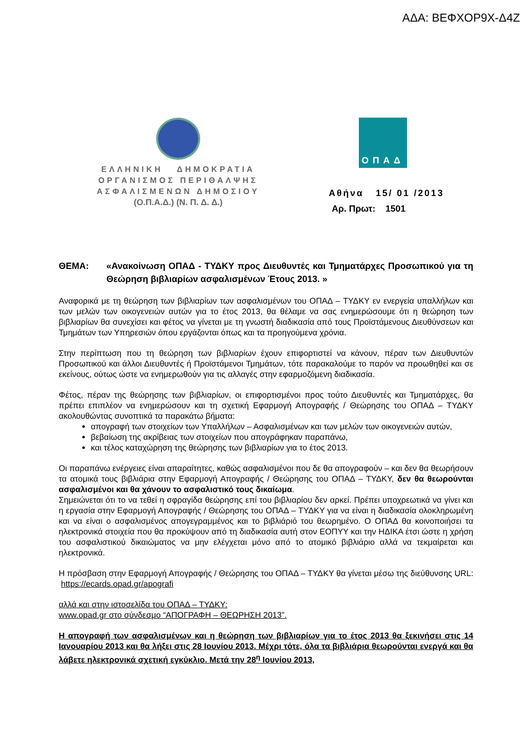ΑΔΑ: ΒΕΦΧΟΡ9Χ-Δ4Ζ
ΕΛΛΗΝΙΚΗ ΔΗΜΟΚΡΑΤΙΑ
ΟΡΓΑΝΙΣΜΟΣ ΠΕΡΙΘΑΛΨΗΣ
ΑΣΦΑΛΙΣΜΕΝΩΝ ΔΗΜΟΣΙΟΥ
(Ο.Π.Α.Δ.) (Ν. Π. Δ. Δ.)
ΟΠΑΔ
Αθήνα 15/ 01 /2013
Αρ. Πρωτ: 1501
ΘΕΜΑ: «Ανακοίνωση ΟΠΑΔ - ΤΥΔΚΥ προς Διευθυντές και Τμηματάρχες Προσωπικού για τη Θεώρηση βιβλιαρίων ασφαλισμένων Έτους 2013. »
Αναφορικά με τη θεώρηση των βιβλιαρίων των ασφαλισμένων του ΟΠΑΔ – ΤΥΔΚΥ εν ενεργεία υπαλλήλων και των μελών των οικογενειών αυτών για το έτος 2013, θα θέλαμε να σας ενημερώσουμε ότι η θεώρηση των βιβλιαρίων θα συνεχίσει και φέτος να γίνεται με τη γνωστή διαδικασία από τους Προϊστάμενους Διευθύνσεων και Τμημάτων των Υπηρεσιών όπου εργάζονται όπως και τα προηγούμενα χρόνια.
Στην περίπτωση που τη θεώρηση των βιβλιαρίων έχουν επιφορτιστεί να κάνουν, πέραν των Διευθυντών Προσωπικού και άλλοι Διευθυντές ή Προϊστάμενοι Τμημάτων, τότε παρακαλούμε το παρόν να προωθηθεί και σε εκείνους, ούτως ώστε να ενημερωθούν για τις αλλαγές στην εφαρμοζόμενη διαδικασία.
Φέτος, πέραν της θεώρησης των βιβλιαρίων, οι επιφορτισμένοι προς τούτο Διευθυντές και Τμηματάρχες, θα πρέπει επιπλέον να ενημερώσουν και τη σχετική Εφαρμογή Απογραφής / Θεώρησης του ΟΠΑΔ – ΤΥΔΚΥ ακολουθώντας συνοπτικά τα παρακάτω βήματα:
απογραφή των στοιχείων των Υπαλλήλων – Ασφαλισμένων και των μελών των οικογενειών αυτών,
βεβαίωση της ακρίβειας των στοιχείων που απογράφηκαν παραπάνω,
και τέλος καταχώρηση της θεώρησης των βιβλιαρίων για το έτος 2013.
Οι παραπάνω ενέργειες είναι απαραίτητες, καθώς ασφαλισμένοι που δε θα απογραφούν – και δεν θα θεωρήσουν τα ατομικά τους βιβλιάρια στην Εφαρμογή Απογραφής / Θεώρησης του ΟΠΑΔ – ΤΥΔΚΥ, δεν θα θεωρούνται ασφαλισμένοι και θα χάνουν το ασφαλιστικό τους δικαίωμα.
Σημειώνεται ότι το να τεθεί η σφραγίδα θεώρησης επί του βιβλιαρίου δεν αρκεί. Πρέπει υποχρεωτικά να γίνει και η εργασία στην Εφαρμογή Απογραφής / Θεώρησης του ΟΠΑΔ – ΤΥΔΚΥ για να είναι η διαδικασία ολοκληρωμένη και να είναι ο ασφαλισμένος απογεγραμμένος και το βιβλιάριό του θεωρημένο. Ο ΟΠΑΔ θα κοινοποιήσει τα ηλεκτρονικά στοιχεία που θα προκύψουν από τη διαδικασία αυτή στον ΕΟΠΥΥ και την ΗΔΙΚΑ έτσι ώστε η χρήση του ασφαλιστικού δικαιώματος να μην ελέγχεται μόνο από το ατομικό βιβλιάριο αλλά να τεκμαίρεται και ηλεκτρονικά.
Η πρόσβαση στην Εφαρμογή Απογραφής / Θεώρησης του ΟΠΑΔ – ΤΥΔΚΥ θα γίνεται μέσω της διεύθυνσης URL: https://ecards.opad.gr/apografi
αλλά και στην ιστοσελίδα του ΟΠΑΔ – ΤΥΔΚΥ:
www.opad.gr στο σύνδεσμο “ΑΠΟΓΡΑΦΗ – ΘΕΩΡΗΣΗ 2013”.
Η απογραφή των ασφαλισμένων και η θεώρηση των βιβλιαρίων για το έτος 2013 θα ξεκινήσει στις 14 Ιανουαρίου 2013 και θα λήξει στις 28 Ιουνίου 2013. Μέχρι τότε, όλα τα βιβλιάρια θεωρούνται ενεργά και θα λάβετε ηλεκτρονικά σχετική εγκύκλιο. Μετά την 28<sup>η</sup> Ιουνίου 2013,